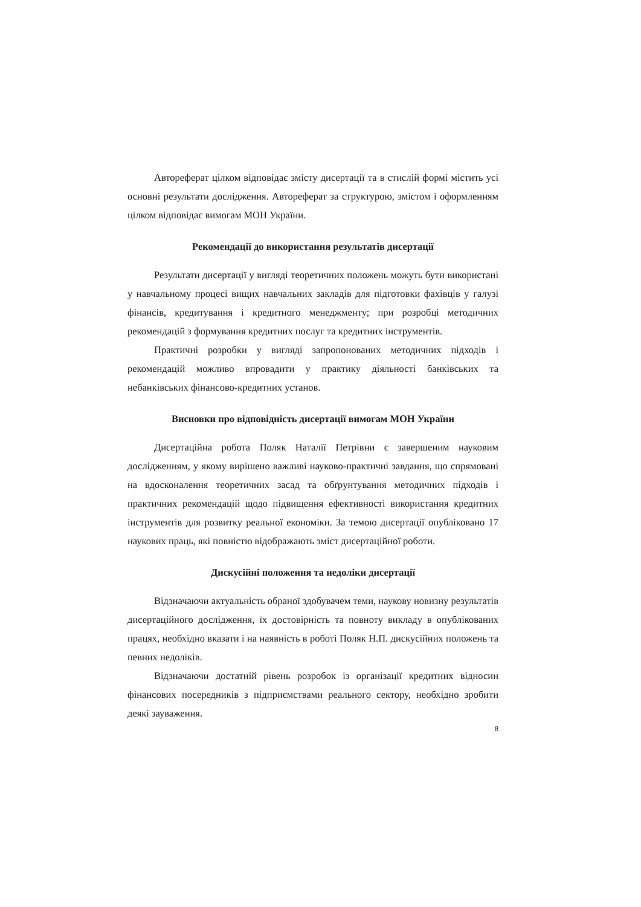Автореферат цілком відповідає змісту дисертації та в стислій формі містить усі основні результати дослідження. Автореферат за структурою, змістом і оформленням цілком відповідає вимогам МОН України.
Рекомендації до використання результатів дисертації
Результати дисертації у вигляді теоретичних положень можуть бути використані у навчальному процесі вищих навчальних закладів для підготовки фахівців у галузі фінансів, кредитування і кредитного менеджменту; при розробці методичних рекомендацій з формування кредитних послуг та кредитних інструментів.
Практичні розробки у вигляді запропонованих методичних підходів і рекомендацій можливо впровадити у практику діяльності банківських та небанківських фінансово-кредитних установ.
Висновки про відповідність дисертації вимогам МОН України
Дисертаційна робота Поляк Наталії Петрівни є завершеним науковим дослідженням, у якому вирішено важливі науково-практичні завдання, що спрямовані на вдосконалення теоретичних засад та обґрунтування методичних підходів і практичних рекомендацій щодо підвищення ефективності використання кредитних інструментів для розвитку реальної економіки. За темою дисертації опубліковано 17 наукових праць, які повністю відображають зміст дисертаційної роботи.
Дискусійні положення та недоліки дисертації
Відзначаючи актуальність обраної здобувачем теми, наукову новизну результатів дисертаційного дослідження, їх достовірність та повноту викладу в опублікованих працях, необхідно вказати і на наявність в роботі Поляк Н.П. дискусійних положень та певних недоліків.
Відзначаючи достатній рівень розробок із організації кредитних відносин фінансових посередників з підприємствами реального сектору, необхідно зробити деякі зауваження.
8